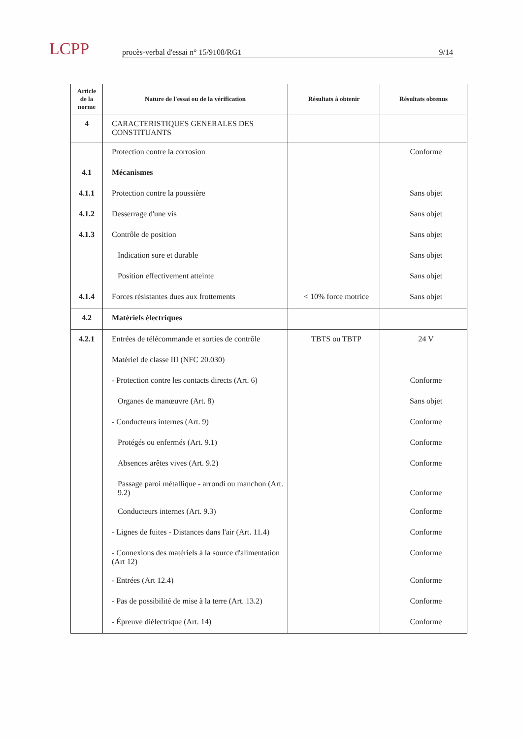LCPP
procès-verbal d'essai n° 15/9108/RG1 9/14
| Article de la norme | Nature de l'essai ou de la vérification | Résultats à obtenir | Résultats obtenus |
| --- | --- | --- | --- |
| 4 | CARACTERISTIQUES GENERALES DES CONSTITUANTS | | |
| | Protection contre la corrosion | | Conforme |
| 4.1 | Mécanismes | | |
| 4.1.1 | Protection contre la poussière | | Sans objet |
| 4.1.2 | Desserrage d'une vis | | Sans objet |
| 4.1.3 | Contrôle de position | | Sans objet |
| | Indication sure et durable | | Sans objet |
| | Position effectivement atteinte | | Sans objet |
| 4.1.4 | Forces résistantes dues aux frottements | < 10% force motrice | Sans objet |
| 4.2 | Matériels électriques | | |
| 4.2.1 | Entrées de télécommande et sorties de contrôle | TBTS ou TBTP | 24 V |
| | Matériel de classe III (NFC 20.030) | | |
| | - Protection contre les contacts directs (Art. 6) | | Conforme |
| | Organes de manœuvre (Art. 8) | | Sans objet |
| | - Conducteurs internes (Art. 9) | | Conforme |
| | Protégés ou enfermés (Art. 9.1) | | Conforme |
| | Absences arêtes vives (Art. 9.2) | | Conforme |
| | Passage paroi métallique - arrondi ou manchon (Art. 9.2) | | Conforme |
| | Conducteurs internes (Art. 9.3) | | Conforme |
| | - Lignes de fuites - Distances dans l'air (Art. 11.4) | | Conforme |
| | - Connexions des matériels à la source d'alimentation (Art 12) | | Conforme |
| | - Entrées (Art 12.4) | | Conforme |
| | - Pas de possibilité de mise à la terre (Art. 13.2) | | Conforme |
| | - Épreuve diélectrique (Art. 14) | | Conforme |